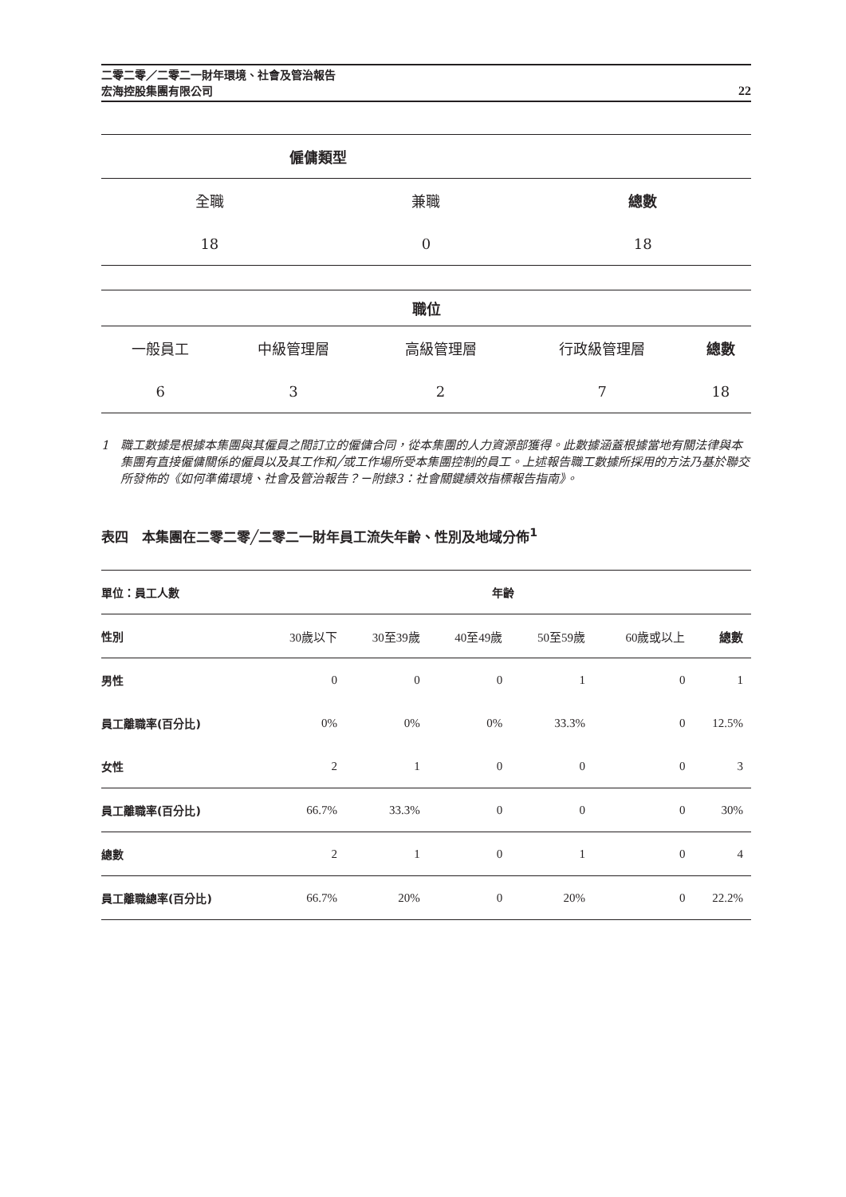二零二零／二零二一財年環境、社會及管治報告
宏海控股集團有限公司
22
| 僱傭類型 | | |
| 全職 | 兼職 | 總數 |
| 18 | 0 | 18 |
| 職位 | | | | |
| 一般員工 | 中級管理層 | 高級管理層 | 行政級管理層 | 總數 |
| 6 | 3 | 2 | 7 | 18 |
1 職工數據是根據本集團與其僱員之間訂立的僱傭合同，從本集團的人力資源部獲得。此數據涵蓋根據當地有關法律與本集團有直接僱傭關係的僱員以及其工作和╱或工作場所受本集團控制的員工。上述報告職工數據所採用的方法乃基於聯交所發佈的《如何準備環境、社會及管治報告？－附錄3：社會關鍵績效指標報告指南》。
表四　本集團在二零二零╱二零二一財年員工流失年齡、性別及地域分佈<sup>1</sup>
| 單位：員工人數 | 年齡 | | | | | |
| 性別 | 30歲以下 | 30至39歲 | 40至49歲 | 50至59歲 | 60歲或以上 | 總數 |
| 男性 | 0 | 0 | 0 | 1 | 0 | 1 |
| 員工離職率(百分比) | 0% | 0% | 0% | 33.3% | 0 | 12.5% |
| 女性 | 2 | 1 | 0 | 0 | 0 | 3 |
| 員工離職率(百分比) | 66.7% | 33.3% | 0 | 0 | 0 | 30% |
| 總數 | 2 | 1 | 0 | 1 | 0 | 4 |
| 員工離職總率(百分比) | 66.7% | 20% | 0 | 20% | 0 | 22.2% |